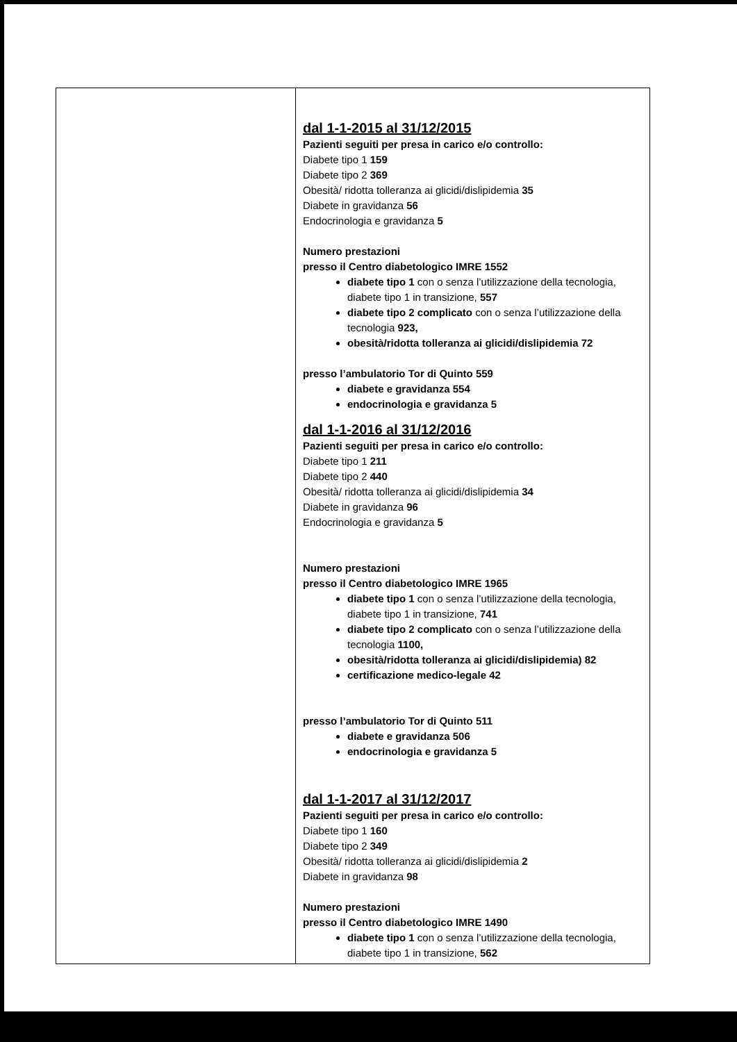| | dal 1-1-2015 al 31/12/2015 Pazienti seguiti per presa in carico e/o controllo: Diabete tipo 1 159 Diabete tipo 2 369 Obesità/ ridotta tolleranza ai glicidi/dislipidemia 35 Diabete in gravidanza 56 Endocrinologia e gravidanza 5 Numero prestazioni presso il Centro diabetologico IMRE 1552 diabete tipo 1 con o senza l’utilizzazione della tecnologia, diabete tipo 1 in transizione, 557 diabete tipo 2 complicato con o senza l’utilizzazione della tecnologia 923, obesità/ridotta tolleranza ai glicidi/dislipidemia 72 presso l’ambulatorio Tor di Quinto 559 diabete e gravidanza 554 endocrinologia e gravidanza 5 dal 1-1-2016 al 31/12/2016 Pazienti seguiti per presa in carico e/o controllo: Diabete tipo 1 211 Diabete tipo 2 440 Obesità/ ridotta tolleranza ai glicidi/dislipidemia 34 Diabete in gravidanza 96 Endocrinologia e gravidanza 5 Numero prestazioni presso il Centro diabetologico IMRE 1965 diabete tipo 1 con o senza l’utilizzazione della tecnologia, diabete tipo 1 in transizione, 741 diabete tipo 2 complicato con o senza l’utilizzazione della tecnologia 1100, obesità/ridotta tolleranza ai glicidi/dislipidemia) 82 certificazione medico-legale 42 presso l’ambulatorio Tor di Quinto 511 diabete e gravidanza 506 endocrinologia e gravidanza 5 dal 1-1-2017 al 31/12/2017 Pazienti seguiti per presa in carico e/o controllo: Diabete tipo 1 160 Diabete tipo 2 349 Obesità/ ridotta tolleranza ai glicidi/dislipidemia 2 Diabete in gravidanza 98 Numero prestazioni presso il Centro diabetologico IMRE 1490 diabete tipo 1 con o senza l’utilizzazione della tecnologia, diabete tipo 1 in transizione, 562 |